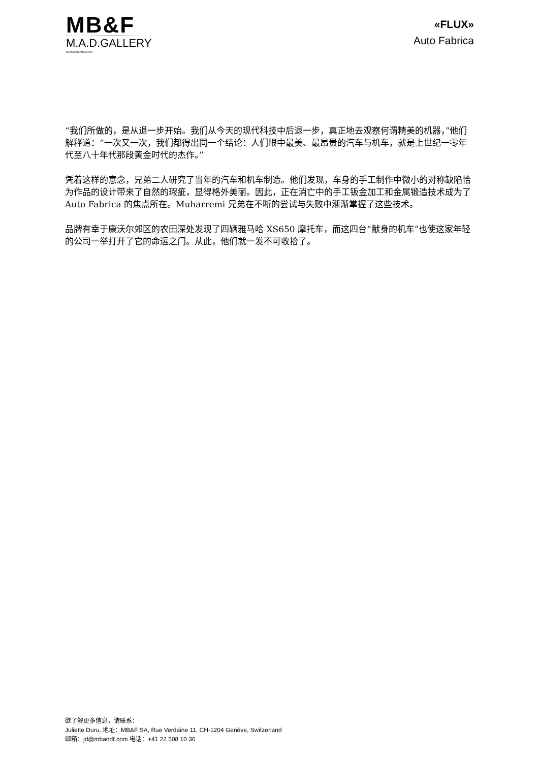MB&F
M.A.D.GALLERY
Mechanical Art Devices
«FLUX»
Auto Fabrica
“我们所做的，是从退一步开始。我们从今天的现代科技中后退一步，真正地去观察何谓精美的机器，”他们解释道：“一次又一次，我们都得出同一个结论：人们眼中最美、最昂贵的汽车与机车，就是上世纪一零年代至八十年代那段黄金时代的杰作。”
凭着这样的意念，兄弟二人研究了当年的汽车和机车制造。他们发现，车身的手工制作中微小的对称缺陷恰为作品的设计带来了自然的瑕疵，显得格外美丽。因此，正在消亡中的手工钣金加工和金属锻造技术成为了 Auto Fabrica 的焦点所在。Muharremi 兄弟在不断的尝试与失败中渐渐掌握了这些技术。
品牌有幸于康沃尔郊区的农田深处发现了四辆雅马哈 XS650 摩托车，而这四台“献身的机车”也使这家年轻的公司一举打开了它的命运之门。从此，他们就一发不可收拾了。
欲了解更多信息，请联系：
Juliette Duru, 地址：MB&F SA, Rue Verdaine 11, CH-1204 Genève, Switzerland
邮箱：jd@mbandf.com 电话：+41 22 508 10 36